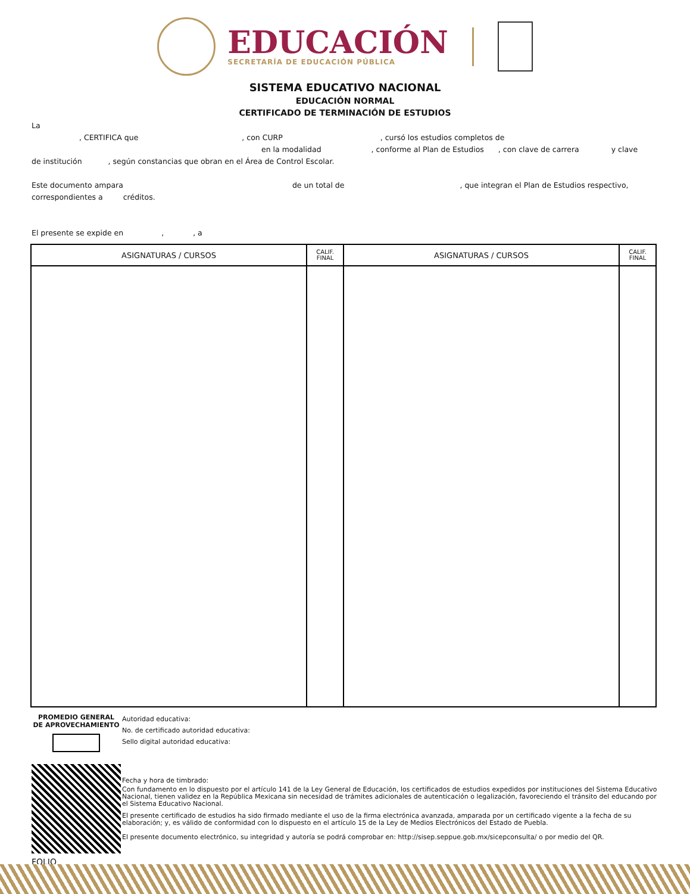EDUCACIÓN
SECRETARÍA DE EDUCACIÓN PÚBLICA
SISTEMA EDUCATIVO NACIONAL
EDUCACIÓN NORMAL
CERTIFICADO DE TERMINACIÓN DE ESTUDIOS
La
, CERTIFICA que , con CURP , cursó los estudios completos de
en la modalidad , conforme al Plan de Estudios , con clave de carrera y clave
de institución , según constancias que obran en el Área de Control Escolar.
Este documento ampara de un total de , que integran el Plan de Estudios respectivo,
correspondientes a créditos.
El presente se expide en , , a
| ASIGNATURAS / CURSOS | CALIF. FINAL | ASIGNATURAS / CURSOS | CALIF. FINAL |
| --- | --- | --- | --- |
PROMEDIO GENERAL
DE APROVECHAMIENTO
FOLIO
Autoridad educativa:
No. de certificado autoridad educativa:
Sello digital autoridad educativa:
Fecha y hora de timbrado:
Con fundamento en lo dispuesto por el artículo 141 de la Ley General de Educación, los certificados de estudios expedidos por instituciones del Sistema Educativo Nacional, tienen validez en la República Mexicana sin necesidad de trámites adicionales de autenticación o legalización, favoreciendo el tránsito del educando por el Sistema Educativo Nacional.
El presente certificado de estudios ha sido firmado mediante el uso de la firma electrónica avanzada, amparada por un certificado vigente a la fecha de su elaboración; y, es válido de conformidad con lo dispuesto en el artículo 15 de la Ley de Medios Electrónicos del Estado de Puebla.
El presente documento electrónico, su integridad y autoría se podrá comprobar en: http://sisep.seppue.gob.mx/sicepconsulta/ o por medio del QR.